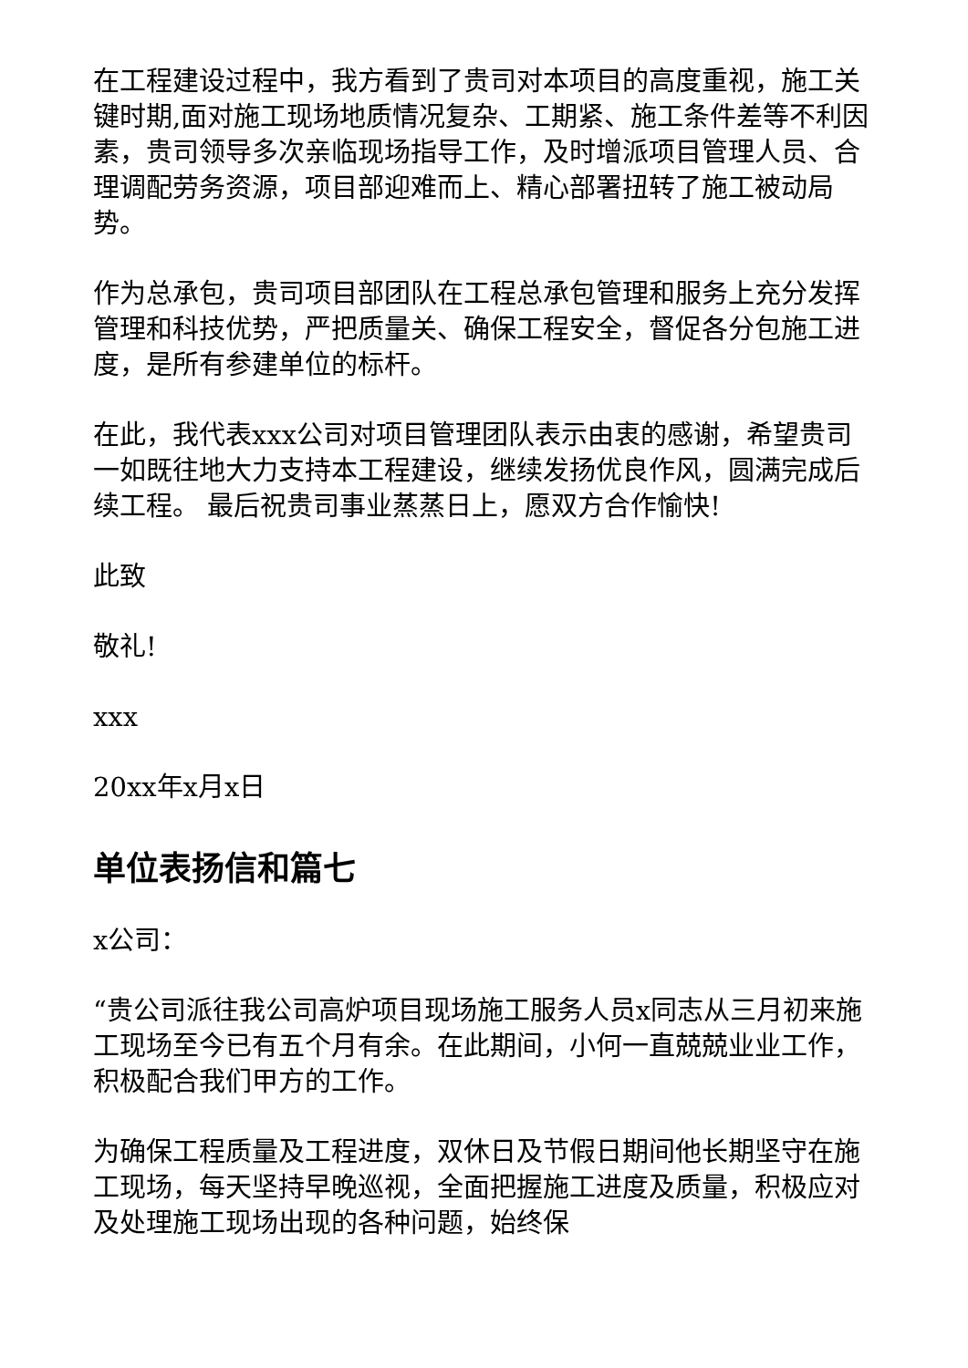在工程建设过程中，我方看到了贵司对本项目的高度重视，施工关键时期,面对施工现场地质情况复杂、工期紧、施工条件差等不利因素，贵司领导多次亲临现场指导工作，及时增派项目管理人员、合理调配劳务资源，项目部迎难而上、精心部署扭转了施工被动局势。
作为总承包，贵司项目部团队在工程总承包管理和服务上充分发挥管理和科技优势，严把质量关、确保工程安全，督促各分包施工进度，是所有参建单位的标杆。
在此，我代表xxx公司对项目管理团队表示由衷的感谢，希望贵司一如既往地大力支持本工程建设，继续发扬优良作风，圆满完成后续工程。 最后祝贵司事业蒸蒸日上，愿双方合作愉快!
此致
敬礼!
xxx
20xx年x月x日
单位表扬信和篇七
x公司：
“贵公司派往我公司高炉项目现场施工服务人员x同志从三月初来施工现场至今已有五个月有余。在此期间，小何一直兢兢业业工作，积极配合我们甲方的工作。
为确保工程质量及工程进度，双休日及节假日期间他长期坚守在施工现场，每天坚持早晚巡视，全面把握施工进度及质量，积极应对及处理施工现场出现的各种问题，始终保